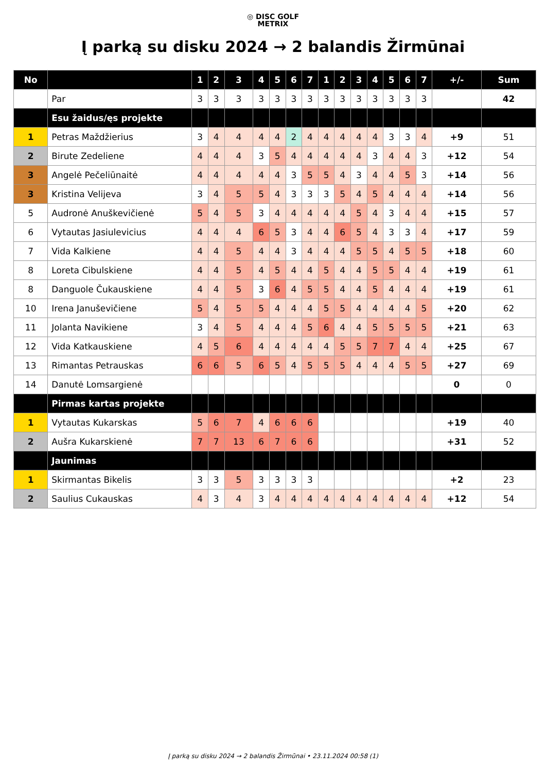◎ DISC GOLF
METRIX
Į parką su disku 2024 → 2 balandis Žirmūnai
| No | | 1 | 2 | 3 | 4 | 5 | 6 | 7 | 1 | 2 | 3 | 4 | 5 | 6 | 7 | +/- | Sum |
| --- | --- | --- | --- | --- | --- | --- | --- | --- | --- | --- | --- | --- | --- | --- | --- | --- | --- |
| | Par | 3 | 3 | 3 | 3 | 3 | 3 | 3 | 3 | 3 | 3 | 3 | 3 | 3 | 3 | | 42 |
| | Esu žaidus/ęs projekte | | | | | | | | | | | | | | | | |
| 1 | Petras Maždžierius | 3 | 4 | 4 | 4 | 4 | 2 | 4 | 4 | 4 | 4 | 4 | 3 | 3 | 4 | +9 | 51 |
| 2 | Birute Zedeliene | 4 | 4 | 4 | 3 | 5 | 4 | 4 | 4 | 4 | 4 | 3 | 4 | 4 | 3 | +12 | 54 |
| 3 | Angelė Pečeliūnaitė | 4 | 4 | 4 | 4 | 4 | 3 | 5 | 5 | 4 | 3 | 4 | 4 | 5 | 3 | +14 | 56 |
| 3 | Kristina Velijeva | 3 | 4 | 5 | 5 | 4 | 3 | 3 | 3 | 5 | 4 | 5 | 4 | 4 | 4 | +14 | 56 |
| 5 | Audronė Anuškevičienė | 5 | 4 | 5 | 3 | 4 | 4 | 4 | 4 | 4 | 5 | 4 | 3 | 4 | 4 | +15 | 57 |
| 6 | Vytautas Jasiulevicius | 4 | 4 | 4 | 6 | 5 | 3 | 4 | 4 | 6 | 5 | 4 | 3 | 3 | 4 | +17 | 59 |
| 7 | Vida Kalkiene | 4 | 4 | 5 | 4 | 4 | 3 | 4 | 4 | 4 | 5 | 5 | 4 | 5 | 5 | +18 | 60 |
| 8 | Loreta Cibulskiene | 4 | 4 | 5 | 4 | 5 | 4 | 4 | 5 | 4 | 4 | 5 | 5 | 4 | 4 | +19 | 61 |
| 8 | Danguole Čukauskiene | 4 | 4 | 5 | 3 | 6 | 4 | 5 | 5 | 4 | 4 | 5 | 4 | 4 | 4 | +19 | 61 |
| 10 | Irena Januševičiene | 5 | 4 | 5 | 5 | 4 | 4 | 4 | 5 | 5 | 4 | 4 | 4 | 4 | 5 | +20 | 62 |
| 11 | Jolanta Navikiene | 3 | 4 | 5 | 4 | 4 | 4 | 5 | 6 | 4 | 4 | 5 | 5 | 5 | 5 | +21 | 63 |
| 12 | Vida Katkauskiene | 4 | 5 | 6 | 4 | 4 | 4 | 4 | 4 | 5 | 5 | 7 | 7 | 4 | 4 | +25 | 67 |
| 13 | Rimantas Petrauskas | 6 | 6 | 5 | 6 | 5 | 4 | 5 | 5 | 5 | 4 | 4 | 4 | 5 | 5 | +27 | 69 |
| 14 | Danutė Lomsargienė | | | | | | | | | | | | | | | 0 | 0 |
| | Pirmas kartas projekte | | | | | | | | | | | | | | | | |
| 1 | Vytautas Kukarskas | 5 | 6 | 7 | 4 | 6 | 6 | 6 | | | | | | | | +19 | 40 |
| 2 | Aušra Kukarskienė | 7 | 7 | 13 | 6 | 7 | 6 | 6 | | | | | | | | +31 | 52 |
| | Jaunimas | | | | | | | | | | | | | | | | |
| 1 | Skirmantas Bikelis | 3 | 3 | 5 | 3 | 3 | 3 | 3 | | | | | | | | +2 | 23 |
| 2 | Saulius Cukauskas | 4 | 3 | 4 | 3 | 4 | 4 | 4 | 4 | 4 | 4 | 4 | 4 | 4 | 4 | +12 | 54 |
Į parką su disku 2024 → 2 balandis Žirmūnai • 23.11.2024 00:58 (1)